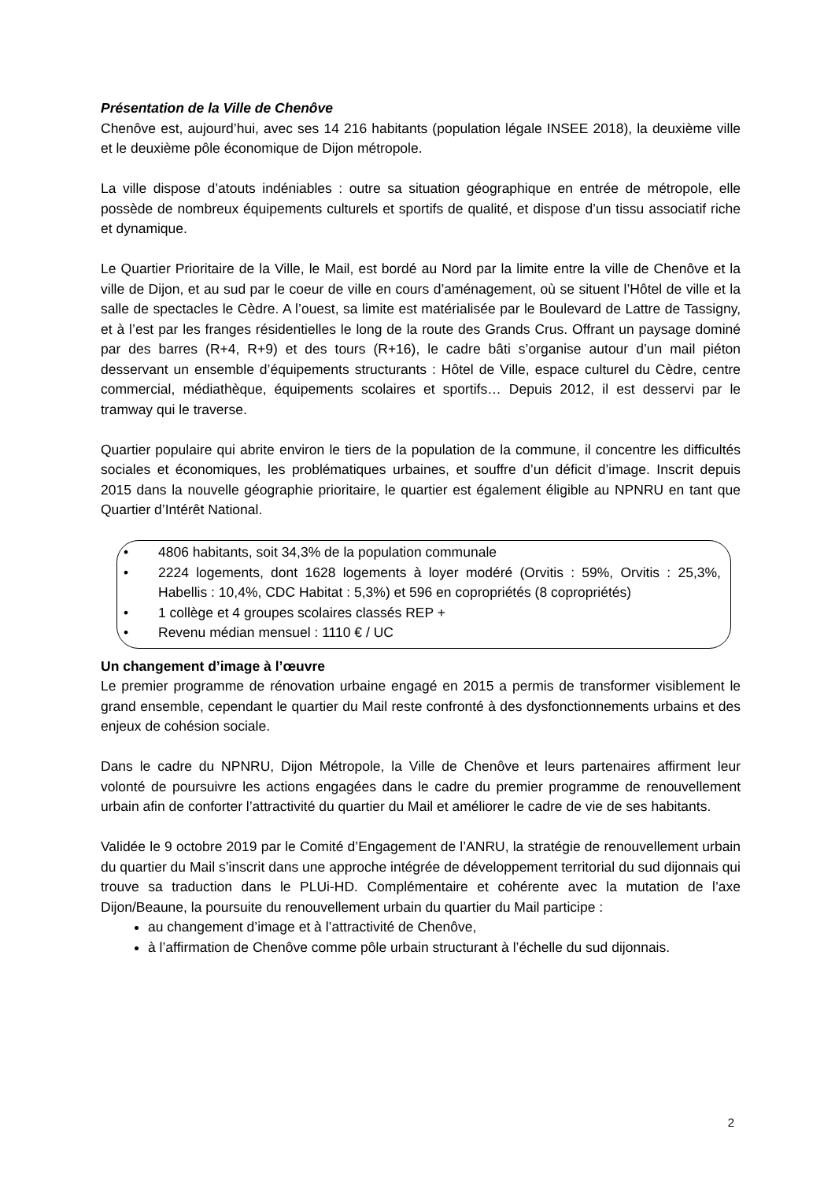Présentation de la Ville de Chenôve
Chenôve est, aujourd’hui, avec ses 14 216 habitants (population légale INSEE 2018), la deuxième ville et le deuxième pôle économique de Dijon métropole.
La ville dispose d’atouts indéniables : outre sa situation géographique en entrée de métropole, elle possède de nombreux équipements culturels et sportifs de qualité, et dispose d’un tissu associatif riche et dynamique.
Le Quartier Prioritaire de la Ville, le Mail, est bordé au Nord par la limite entre la ville de Chenôve et la ville de Dijon, et au sud par le coeur de ville en cours d’aménagement, où se situent l’Hôtel de ville et la salle de spectacles le Cèdre. A l’ouest, sa limite est matérialisée par le Boulevard de Lattre de Tassigny, et à l’est par les franges résidentielles le long de la route des Grands Crus. Offrant un paysage dominé par des barres (R+4, R+9) et des tours (R+16), le cadre bâti s’organise autour d’un mail piéton desservant un ensemble d’équipements structurants : Hôtel de Ville, espace culturel du Cèdre, centre commercial, médiathèque, équipements scolaires et sportifs… Depuis 2012, il est desservi par le tramway qui le traverse.
Quartier populaire qui abrite environ le tiers de la population de la commune, il concentre les difficultés sociales et économiques, les problématiques urbaines, et souffre d’un déficit d’image. Inscrit depuis 2015 dans la nouvelle géographie prioritaire, le quartier est également éligible au NPNRU en tant que Quartier d’Intérêt National.
• 4806 habitants, soit 34,3% de la population communale
• 2224 logements, dont 1628 logements à loyer modéré (Orvitis : 59%, Orvitis : 25,3%, Habellis : 10,4%, CDC Habitat : 5,3%) et 596 en copropriétés (8 copropriétés)
• 1 collège et 4 groupes scolaires classés REP +
• Revenu médian mensuel : 1110 € / UC
Un changement d’image à l’œuvre
Le premier programme de rénovation urbaine engagé en 2015 a permis de transformer visiblement le grand ensemble, cependant le quartier du Mail reste confronté à des dysfonctionnements urbains et des enjeux de cohésion sociale.
Dans le cadre du NPNRU, Dijon Métropole, la Ville de Chenôve et leurs partenaires affirment leur volonté de poursuivre les actions engagées dans le cadre du premier programme de renouvellement urbain afin de conforter l’attractivité du quartier du Mail et améliorer le cadre de vie de ses habitants.
Validée le 9 octobre 2019 par le Comité d’Engagement de l’ANRU, la stratégie de renouvellement urbain du quartier du Mail s’inscrit dans une approche intégrée de développement territorial du sud dijonnais qui trouve sa traduction dans le PLUi-HD. Complémentaire et cohérente avec la mutation de l’axe Dijon/Beaune, la poursuite du renouvellement urbain du quartier du Mail participe :
au changement d’image et à l’attractivité de Chenôve,
à l’affirmation de Chenôve comme pôle urbain structurant à l’échelle du sud dijonnais.
2